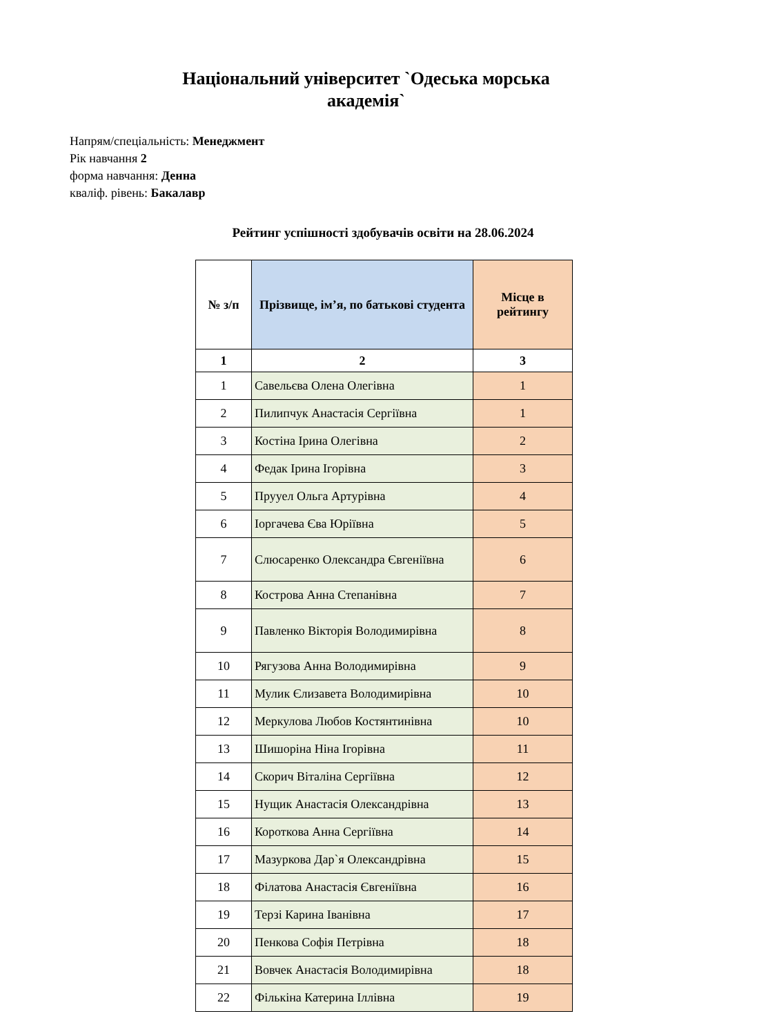Національний університет `Одеська морська
академія`
Напрям/спеціальність: Менеджмент
Рік навчання 2
форма навчання: Денна
кваліф. рівень: Бакалавр
Рейтинг успішності здобувачів освіти на 28.06.2024
| № з/п | Прізвище, ім’я, по батькові студента | Місце в рейтингу |
| --- | --- | --- |
| 1 | 2 | 3 |
| 1 | Савельєва Олена Олегівна | 1 |
| 2 | Пилипчук Анастасія Сергіївна | 1 |
| 3 | Костіна Ірина Олегівна | 2 |
| 4 | Федак Ірина Ігорівна | 3 |
| 5 | Прууел Ольга Артурівна | 4 |
| 6 | Іоргачева Єва Юріївна | 5 |
| 7 | Слюсаренко Олександра Євгеніївна | 6 |
| 8 | Кострова Анна Степанівна | 7 |
| 9 | Павленко Вікторія Володимирівна | 8 |
| 10 | Рягузова Анна Володимирівна | 9 |
| 11 | Мулик Єлизавета Володимирівна | 10 |
| 12 | Меркулова Любов Костянтинівна | 10 |
| 13 | Шишоріна Ніна Ігорівна | 11 |
| 14 | Скорич Віталіна Сергіївна | 12 |
| 15 | Нущик Анастасія Олександрівна | 13 |
| 16 | Короткова Анна Сергіївна | 14 |
| 17 | Мазуркова Дар`я Олександрівна | 15 |
| 18 | Філатова Анастасія Євгеніївна | 16 |
| 19 | Терзі Карина Іванівна | 17 |
| 20 | Пенкова Софія Петрівна | 18 |
| 21 | Вовчек Анастасія Володимирівна | 18 |
| 22 | Фількіна Катерина Іллівна | 19 |